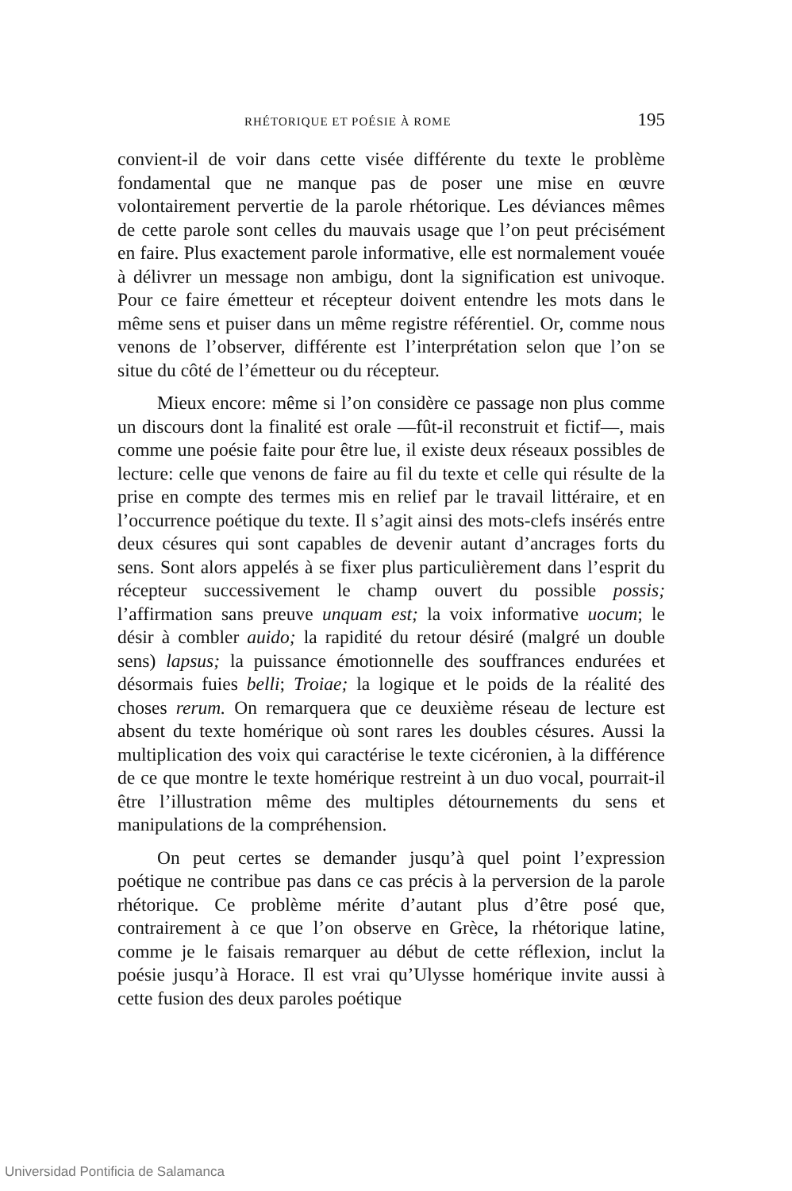RHÉTORIQUE ET POÉSIE À ROME 195
convient-il de voir dans cette visée différente du texte le problème fondamental que ne manque pas de poser une mise en œuvre volontairement pervertie de la parole rhétorique. Les déviances mêmes de cette parole sont celles du mauvais usage que l’on peut précisément en faire. Plus exactement parole informative, elle est normalement vouée à délivrer un message non ambigu, dont la signification est univoque. Pour ce faire émetteur et récepteur doivent entendre les mots dans le même sens et puiser dans un même registre référentiel. Or, comme nous venons de l’observer, différente est l’interprétation selon que l’on se situe du côté de l’émetteur ou du récepteur.
Mieux encore: même si l’on considère ce passage non plus comme un discours dont la finalité est orale —fût-il reconstruit et fictif—, mais comme une poésie faite pour être lue, il existe deux réseaux possibles de lecture: celle que venons de faire au fil du texte et celle qui résulte de la prise en compte des termes mis en relief par le travail littéraire, et en l’occurrence poétique du texte. Il s’agit ainsi des mots-clefs insérés entre deux césures qui sont capables de devenir autant d’ancrages forts du sens. Sont alors appelés à se fixer plus particulièrement dans l’esprit du récepteur successivement le champ ouvert du possible possis; l’affirmation sans preuve unquam est; la voix informative uocum; le désir à combler auido; la rapidité du retour désiré (malgré un double sens) lapsus; la puissance émotionnelle des souffrances endurées et désormais fuies belli; Troiae; la logique et le poids de la réalité des choses rerum. On remarquera que ce deuxième réseau de lecture est absent du texte homérique où sont rares les doubles césures. Aussi la multiplication des voix qui caractérise le texte cicéronien, à la différence de ce que montre le texte homérique restreint à un duo vocal, pourrait-il être l’illustration même des multiples détournements du sens et manipulations de la compréhension.
On peut certes se demander jusqu’à quel point l’expression poétique ne contribue pas dans ce cas précis à la perversion de la parole rhétorique. Ce problème mérite d’autant plus d’être posé que, contrairement à ce que l’on observe en Grèce, la rhétorique latine, comme je le faisais remarquer au début de cette réflexion, inclut la poésie jusqu’à Horace. Il est vrai qu’Ulysse homérique invite aussi à cette fusion des deux paroles poétique
Universidad Pontificia de Salamanca